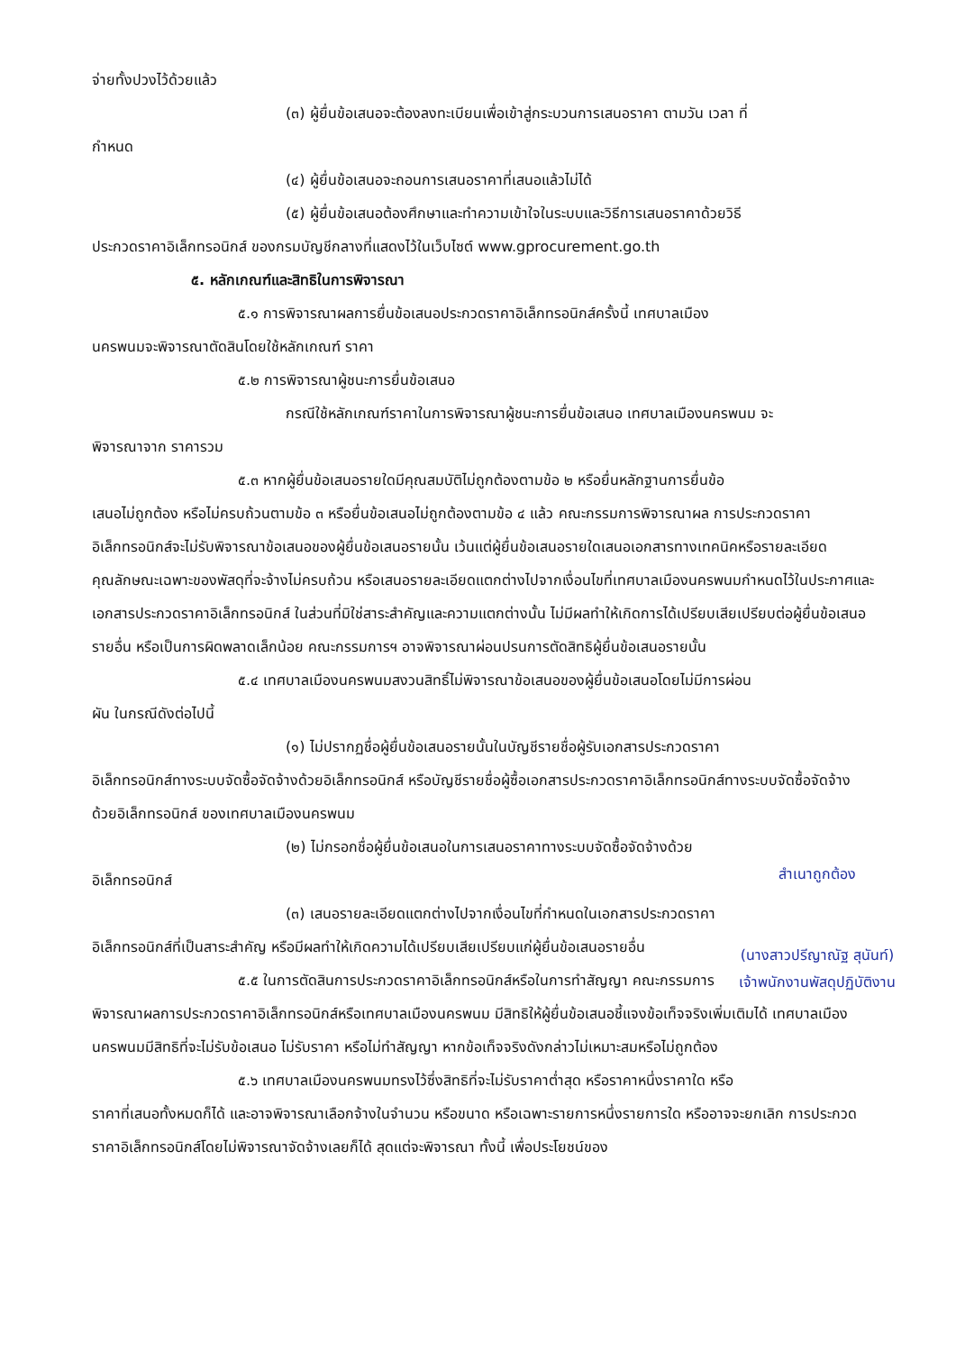จ่ายทั้งปวงไว้ด้วยแล้ว
(๓) ผู้ยื่นข้อเสนอจะต้องลงทะเบียนเพื่อเข้าสู่กระบวนการเสนอราคา ตามวัน เวลา ที่
กำหนด
(๔) ผู้ยื่นข้อเสนอจะถอนการเสนอราคาที่เสนอแล้วไม่ได้
(๕) ผู้ยื่นข้อเสนอต้องศึกษาและทำความเข้าใจในระบบและวิธีการเสนอราคาด้วยวิธี
ประกวดราคาอิเล็กทรอนิกส์ ของกรมบัญชีกลางที่แสดงไว้ในเว็บไซต์ www.gprocurement.go.th
๕. หลักเกณฑ์และสิทธิในการพิจารณา
๕.๑ การพิจารณาผลการยื่นข้อเสนอประกวดราคาอิเล็กทรอนิกส์ครั้งนี้ เทศบาลเมือง
นครพนมจะพิจารณาตัดสินโดยใช้หลักเกณฑ์ ราคา
๕.๒ การพิจารณาผู้ชนะการยื่นข้อเสนอ
กรณีใช้หลักเกณฑ์ราคาในการพิจารณาผู้ชนะการยื่นข้อเสนอ เทศบาลเมืองนครพนม จะ
พิจารณาจาก ราคารวม
๕.๓ หากผู้ยื่นข้อเสนอรายใดมีคุณสมบัติไม่ถูกต้องตามข้อ ๒ หรือยื่นหลักฐานการยื่นข้อ
เสนอไม่ถูกต้อง หรือไม่ครบถ้วนตามข้อ ๓ หรือยื่นข้อเสนอไม่ถูกต้องตามข้อ ๔ แล้ว คณะกรรมการพิจารณาผล การประกวดราคาอิเล็กทรอนิกส์จะไม่รับพิจารณาข้อเสนอของผู้ยื่นข้อเสนอรายนั้น เว้นแต่ผู้ยื่นข้อเสนอรายใดเสนอเอกสารทางเทคนิคหรือรายละเอียดคุณลักษณะเฉพาะของพัสดุที่จะจ้างไม่ครบถ้วน หรือเสนอรายละเอียดแตกต่างไปจากเงื่อนไขที่เทศบาลเมืองนครพนมกำหนดไว้ในประกาศและเอกสารประกวดราคาอิเล็กทรอนิกส์ ในส่วนที่มิใช่สาระสำคัญและความแตกต่างนั้น ไม่มีผลทำให้เกิดการได้เปรียบเสียเปรียบต่อผู้ยื่นข้อเสนอรายอื่น หรือเป็นการผิดพลาดเล็กน้อย คณะกรรมการฯ อาจพิจารณาผ่อนปรนการตัดสิทธิผู้ยื่นข้อเสนอรายนั้น
๕.๔ เทศบาลเมืองนครพนมสงวนสิทธิ์ไม่พิจารณาข้อเสนอของผู้ยื่นข้อเสนอโดยไม่มีการผ่อน
ผัน ในกรณีดังต่อไปนี้
(๑) ไม่ปรากฏชื่อผู้ยื่นข้อเสนอรายนั้นในบัญชีรายชื่อผู้รับเอกสารประกวดราคา
อิเล็กทรอนิกส์ทางระบบจัดซื้อจัดจ้างด้วยอิเล็กทรอนิกส์ หรือบัญชีรายชื่อผู้ซื้อเอกสารประกวดราคาอิเล็กทรอนิกส์ทางระบบจัดซื้อจัดจ้างด้วยอิเล็กทรอนิกส์ ของเทศบาลเมืองนครพนม
(๒) ไม่กรอกชื่อผู้ยื่นข้อเสนอในการเสนอราคาทางระบบจัดซื้อจัดจ้างด้วย
อิเล็กทรอนิกส์
(๓) เสนอรายละเอียดแตกต่างไปจากเงื่อนไขที่กำหนดในเอกสารประกวดราคา
อิเล็กทรอนิกส์ที่เป็นสาระสำคัญ หรือมีผลทำให้เกิดความได้เปรียบเสียเปรียบแก่ผู้ยื่นข้อเสนอรายอื่น
๕.๕ ในการตัดสินการประกวดราคาอิเล็กทรอนิกส์หรือในการทำสัญญา คณะกรรมการ
พิจารณาผลการประกวดราคาอิเล็กทรอนิกส์หรือเทศบาลเมืองนครพนม มีสิทธิให้ผู้ยื่นข้อเสนอชี้แจงข้อเท็จจริงเพิ่มเติมได้ เทศบาลเมืองนครพนมมีสิทธิที่จะไม่รับข้อเสนอ ไม่รับราคา หรือไม่ทำสัญญา หากข้อเท็จจริงดังกล่าวไม่เหมาะสมหรือไม่ถูกต้อง
๕.๖ เทศบาลเมืองนครพนมทรงไว้ซึ่งสิทธิที่จะไม่รับราคาต่ำสุด หรือราคาหนึ่งราคาใด หรือ
ราคาที่เสนอทั้งหมดก็ได้ และอาจพิจารณาเลือกจ้างในจำนวน หรือขนาด หรือเฉพาะรายการหนึ่งรายการใด หรืออาจจะยกเลิก การประกวดราคาอิเล็กทรอนิกส์โดยไม่พิจารณาจัดจ้างเลยก็ได้ สุดแต่จะพิจารณา ทั้งนี้ เพื่อประโยชน์ของ
สำเนาถูกต้อง
(นางสาวปรีญาณัฐ สุนันท์)
เจ้าพนักงานพัสดุปฏิบัติงาน